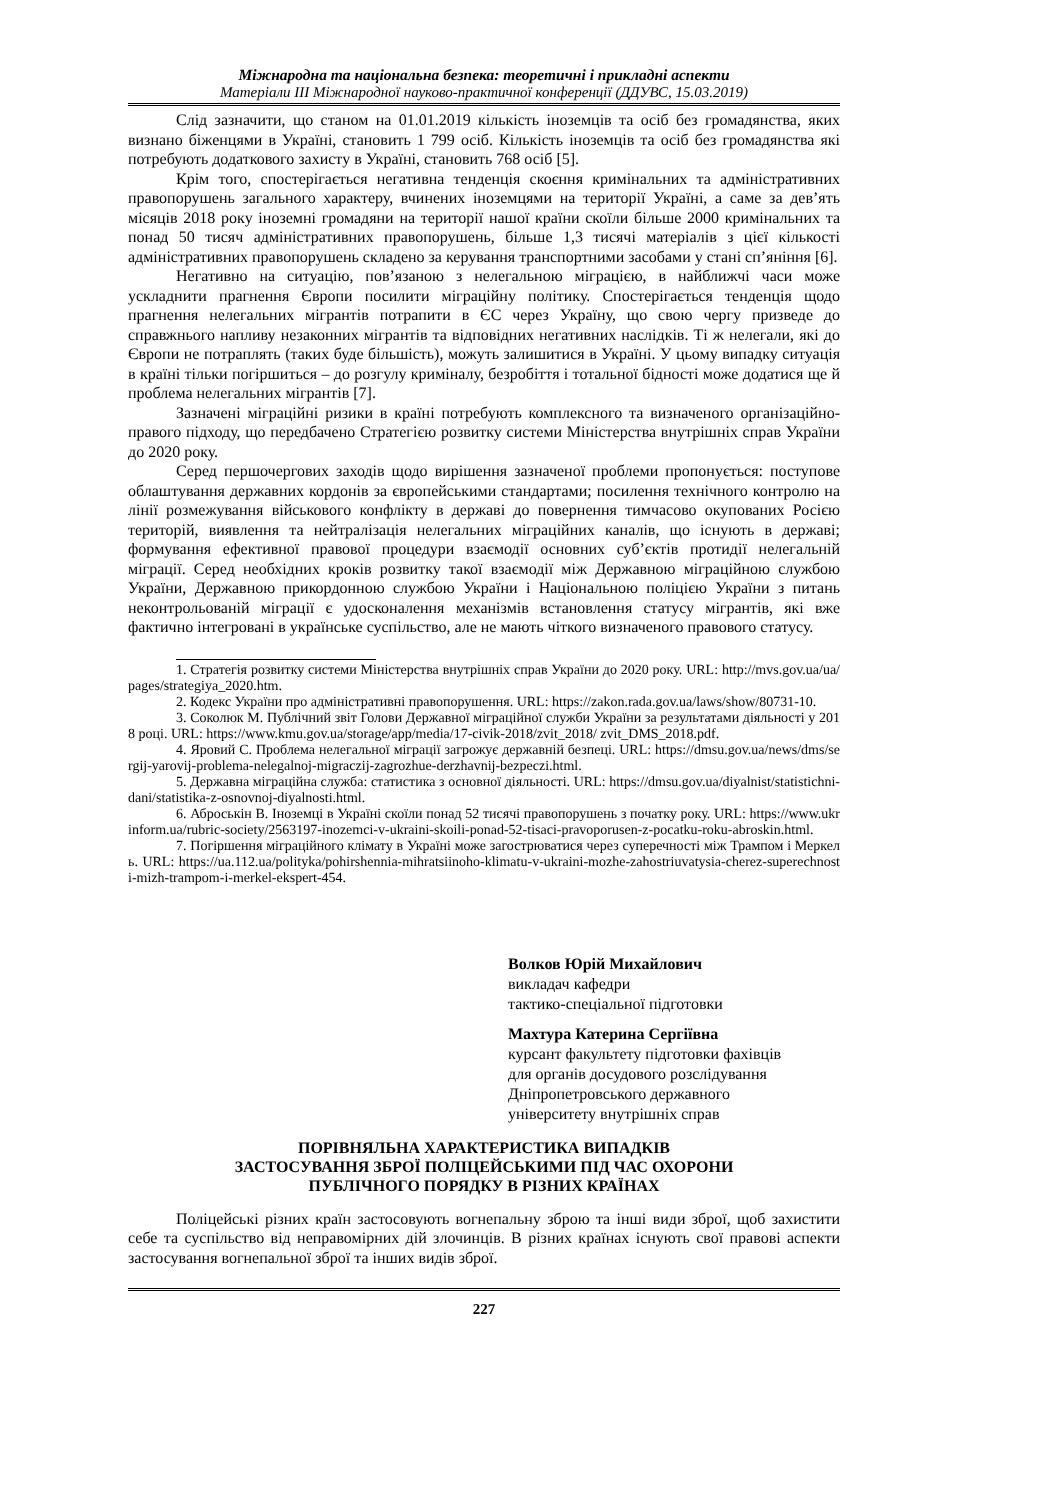Міжнародна та національна безпека: теоретичні і прикладні аспекти
Матеріали ІІІ Міжнародної науково-практичної конференції (ДДУВС, 15.03.2019)
Слід зазначити, що станом на 01.01.2019 кількість іноземців та осіб без громадянства, яких визнано біженцями в Україні, становить 1 799 осіб. Кількість іноземців та осіб без громадянства які потребують додаткового захисту в Україні, становить 768 осіб [5].
Крім того, спостерігається негативна тенденція скоєння кримінальних та адміністративних правопорушень загального характеру, вчинених іноземцями на території Україні, а саме за дев’ять місяців 2018 року іноземні громадяни на території нашої країни скоїли більше 2000 кримінальних та понад 50 тисяч адміністративних правопорушень, більше 1,3 тисячі матеріалів з цієї кількості адміністративних правопорушень складено за керування транспортними засобами у стані сп’яніння [6].
Негативно на ситуацію, пов’язаною з нелегальною міграцією, в найближчі часи може ускладнити прагнення Європи посилити міграційну політику. Спостерігається тенденція щодо прагнення нелегальних мігрантів потрапити в ЄС через Україну, що свою чергу призведе до справжнього напливу незаконних мігрантів та відповідних негативних наслідків. Ті ж нелегали, які до Європи не потраплять (таких буде більшість), можуть залишитися в Україні. У цьому випадку ситуація в країні тільки погіршиться – до розгулу криміналу, безробіття і тотальної бідності може додатися ще й проблема нелегальних мігрантів [7].
Зазначені міграційні ризики в країні потребують комплексного та визначеного організаційно-правого підходу, що передбачено Стратегією розвитку системи Міністерства внутрішніх справ України до 2020 року.
Серед першочергових заходів щодо вирішення зазначеної проблеми пропонується: поступове облаштування державних кордонів за європейськими стандартами; посилення технічного контролю на лінії розмежування військового конфлікту в державі до повернення тимчасово окупованих Росією територій, виявлення та нейтралізація нелегальних міграційних каналів, що існують в державі; формування ефективної правової процедури взаємодії основних суб’єктів протидії нелегальній міграції. Серед необхідних кроків розвитку такої взаємодії між Державною міграційною службою України, Державною прикордонною службою України і Національною поліцією України з питань неконтрольованій міграції є удосконалення механізмів встановлення статусу мігрантів, які вже фактично інтегровані в українське суспільство, але не мають чіткого визначеного правового статусу.
1. Стратегія розвитку системи Міністерства внутрішніх справ України до 2020 року. URL: http://mvs.gov.ua/ua/pages/strategiya_2020.htm.
2. Кодекс України про адміністративні правопорушення. URL: https://zakon.rada.gov.ua/laws/show/80731-10.
3. Соколюк М. Публічний звіт Голови Державної міграційної служби України за результатами діяльності у 2018 році. URL: https://www.kmu.gov.ua/storage/app/media/17-civik-2018/zvit_2018/ zvit_DMS_2018.pdf.
4. Яровий С. Проблема нелегальної міграції загрожує державній безпеці. URL: https://dmsu.gov.ua/news/dms/sergij-yarovij-problema-nelegalnoj-migraczij-zagrozhue-derzhavnij-bezpeczi.html.
5. Державна міграційна служба: статистика з основної діяльності. URL: https://dmsu.gov.ua/diyalnist/statistichni-dani/statistika-z-osnovnoj-diyalnosti.html.
6. Аброськін В. Іноземці в Україні скоїли понад 52 тисячі правопорушень з початку року. URL: https://www.ukrinform.ua/rubric-society/2563197-inozemci-v-ukraini-skoili-ponad-52-tisaci-pravoporusen-z-pocatku-roku-abroskin.html.
7. Погіршення міграційного клімату в Україні може загострюватися через суперечності між Трампом і Меркель. URL: https://ua.112.ua/polityka/pohirshennia-mihratsiinoho-klimatu-v-ukraini-mozhe-zahostriuvatysia-cherez-superechnosti-mizh-trampom-i-merkel-ekspert-454.
Волков Юрій Михайлович
викладач кафедри
тактико-спеціальної підготовки
Махтура Катерина Сергіївна
курсант факультету підготовки фахівців
для органів досудового розслідування
Дніпропетровського державного
університету внутрішніх справ
ПОРІВНЯЛЬНА ХАРАКТЕРИСТИКА ВИПАДКІВ
ЗАСТОСУВАННЯ ЗБРОЇ ПОЛІЦЕЙСЬКИМИ ПІД ЧАС ОХОРОНИ
ПУБЛІЧНОГО ПОРЯДКУ В РІЗНИХ КРАЇНАХ
Поліцейські різних країн застосовують вогнепальну зброю та інші види зброї, щоб захистити себе та суспільство від неправомірних дій злочинців. В різних країнах існують свої правові аспекти застосування вогнепальної зброї та інших видів зброї.
227